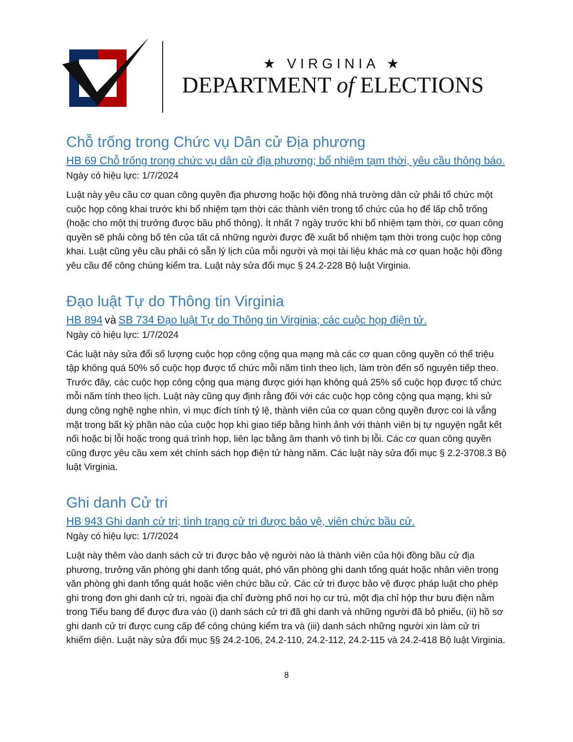★ VIRGINIA ★
DEPARTMENT of ELECTIONS
Chỗ trống trong Chức vụ Dân cử Địa phương
HB 69 Chỗ trống trong chức vụ dân cử địa phương; bổ nhiệm tạm thời, yêu cầu thông báo.
Ngày có hiệu lực: 1/7/2024
Luật này yêu cầu cơ quan công quyền địa phương hoặc hội đồng nhà trường dân cử phải tổ chức một cuộc họp công khai trước khi bổ nhiệm tạm thời các thành viên trong tổ chức của họ để lấp chỗ trống (hoặc cho một thị trưởng được bầu phổ thông). Ít nhất 7 ngày trước khi bổ nhiệm tạm thời, cơ quan công quyền sẽ phải công bố tên của tất cả những người được đề xuất bổ nhiệm tạm thời trong cuộc họp công khai. Luật cũng yêu cầu phải có sẵn lý lịch của mỗi người và mọi tài liệu khác mà cơ quan hoặc hội đồng yêu cầu để công chúng kiểm tra. Luật này sửa đổi mục § 24.2-228 Bộ luật Virginia.
Đạo luật Tự do Thông tin Virginia
HB 894 và SB 734 Đạo luật Tự do Thông tin Virginia; các cuộc họp điện tử.
Ngày có hiệu lực: 1/7/2024
Các luật này sửa đổi số lượng cuộc họp công cộng qua mạng mà các cơ quan công quyền có thể triệu tập không quá 50% số cuộc họp được tổ chức mỗi năm tình theo lịch, làm tròn đến số nguyên tiếp theo. Trước đây, các cuộc họp công cộng qua mạng được giới hạn không quá 25% số cuộc họp được tổ chức mỗi năm tính theo lịch. Luật này cũng quy định rằng đối với các cuộc họp công cộng qua mạng, khi sử dụng công nghệ nghe nhìn, vì mục đích tính tỷ lệ, thành viên của cơ quan công quyền được coi là vắng mặt trong bất kỳ phần nào của cuộc họp khi giao tiếp bằng hình ảnh với thành viên bị tự nguyện ngắt kết nối hoặc bị lỗi hoặc trong quá trình họp, liên lạc bằng âm thanh vô tình bị lỗi. Các cơ quan công quyền cũng được yêu cầu xem xét chính sách họp điện tử hàng năm. Các luật này sửa đổi mục § 2.2-3708.3 Bộ luật Virginia.
Ghi danh Cử tri
HB 943 Ghi danh cử tri; tình trạng cử tri được bảo vệ, viên chức bầu cử.
Ngày có hiệu lực: 1/7/2024
Luật này thêm vào danh sách cử tri được bảo vệ người nào là thành viên của hội đồng bầu cử địa phương, trưởng văn phòng ghi danh tổng quát, phó văn phòng ghi danh tổng quát hoặc nhân viên trong văn phòng ghi danh tổng quát hoặc viên chức bầu cử. Các cử tri được bảo vệ được pháp luật cho phép ghi trong đơn ghi danh cử tri, ngoài địa chỉ đường phố nơi họ cư trú, một địa chỉ hộp thư bưu điện nằm trong Tiểu bang để được đưa vào (i) danh sách cử tri đã ghi danh và những người đã bỏ phiếu, (ii) hồ sơ ghi danh cử tri được cung cấp để công chúng kiểm tra và (iii) danh sách những người xin làm cử tri khiếm diện. Luật này sửa đổi mục §§ 24.2-106, 24.2-110, 24.2-112, 24.2-115 và 24.2-418 Bộ luật Virginia.
8